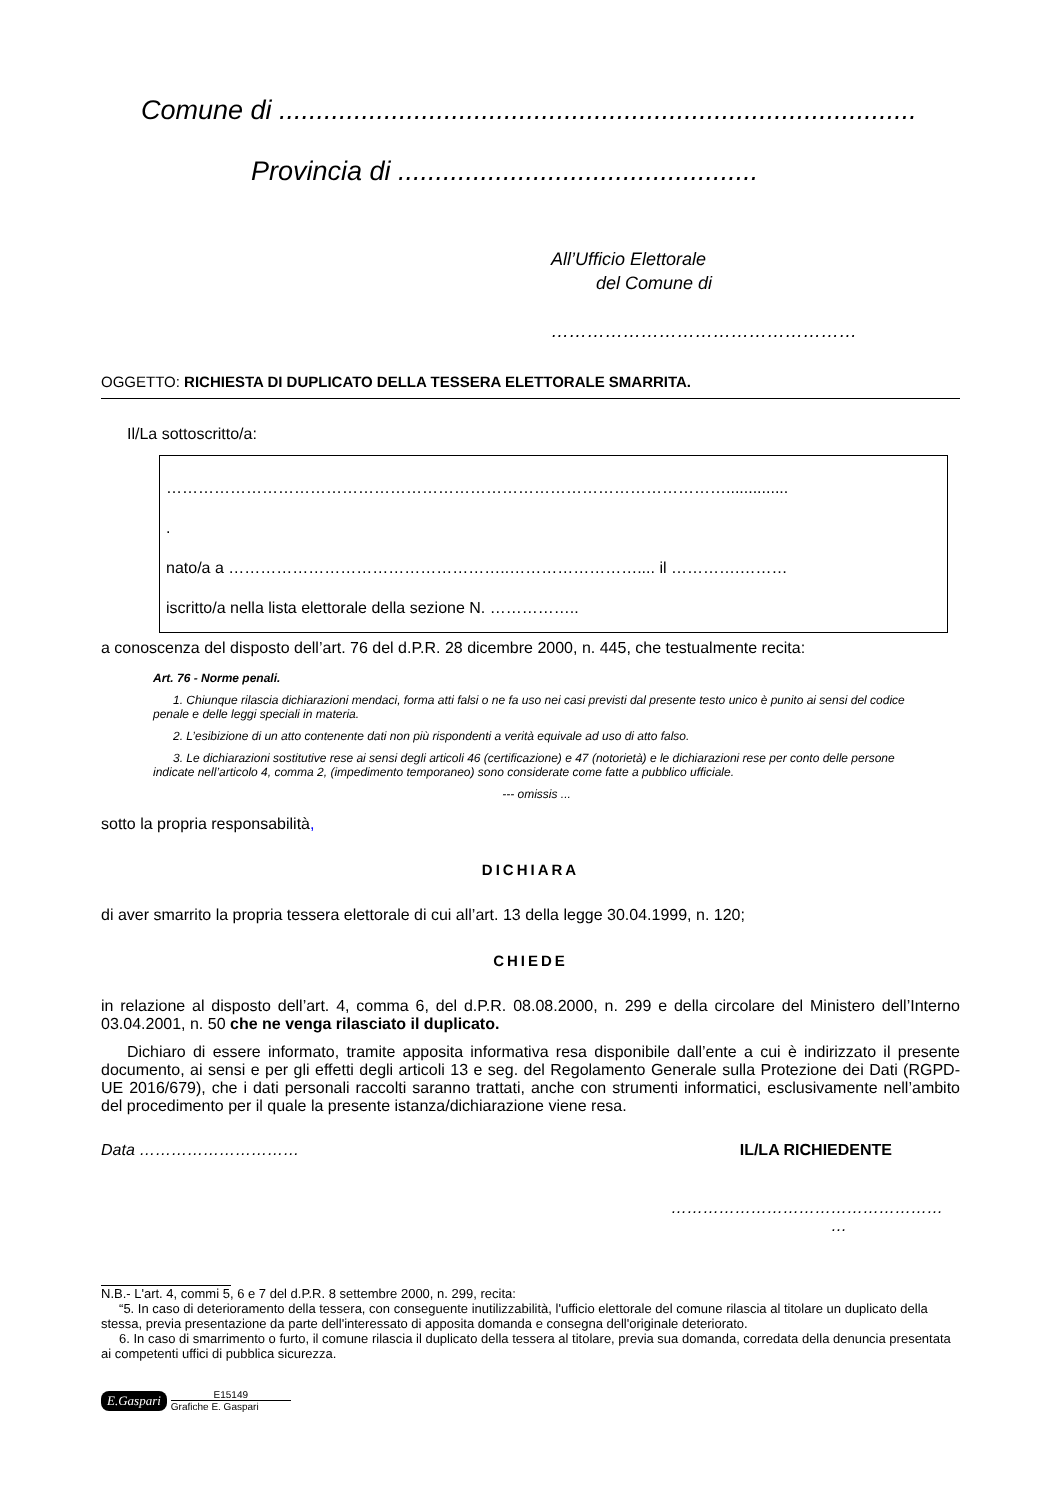Comune di .....................................................................................
Provincia di ................................................
All’Ufficio Elettorale
del Comune di
……………………………………………
OGGETTO: RICHIESTA DI DUPLICATO DELLA TESSERA ELETTORALE SMARRITA.
Il/La sottoscritto/a:
……………………………………………………………………………………………..............
.
nato/a a ……………………………………………..…………………….... il ………….………
iscritto/a nella lista elettorale della sezione N. ……………..
a conoscenza del disposto dell’art. 76 del d.P.R. 28 dicembre 2000, n. 445, che testualmente recita:
Art. 76 - Norme penali.
1. Chiunque rilascia dichiarazioni mendaci, forma atti falsi o ne fa uso nei casi previsti dal presente testo unico è punito ai sensi del codice penale e delle leggi speciali in materia.
2. L’esibizione di un atto contenente dati non più rispondenti a verità equivale ad uso di atto falso.
3. Le dichiarazioni sostitutive rese ai sensi degli articoli 46 (certificazione) e 47 (notorietà) e le dichiarazioni rese per conto delle persone indicate nell’articolo 4, comma 2, (impedimento temporaneo) sono considerate come fatte a pubblico ufficiale.
--- omissis ...
sotto la propria responsabilità,
DICHIARA
di aver smarrito la propria tessera elettorale di cui all’art. 13 della legge 30.04.1999, n. 120;
CHIEDE
in relazione al disposto dell’art. 4, comma 6, del d.P.R. 08.08.2000, n. 299 e della circolare del Ministero dell’Interno 03.04.2001, n. 50 che ne venga rilasciato il duplicato.
Dichiaro di essere informato, tramite apposita informativa resa disponibile dall’ente a cui è indirizzato il presente documento, ai sensi e per gli effetti degli articoli 13 e seg. del Regolamento Generale sulla Protezione dei Dati (RGPD-UE 2016/679), che i dati personali raccolti saranno trattati, anche con strumenti informatici, esclusivamente nell’ambito del procedimento per il quale la presente istanza/dichiarazione viene resa.
Data ………………………… IL/LA RICHIEDENTE
……………………………………………
…
N.B.- L'art. 4, commi 5, 6 e 7 del d.P.R. 8 settembre 2000, n. 299, recita:
“5. In caso di deterioramento della tessera, con conseguente inutilizzabilità, l'ufficio elettorale del comune rilascia al titolare un duplicato della stessa, previa presentazione da parte dell'interessato di apposita domanda e consegna dell'originale deteriorato.
6. In caso di smarrimento o furto, il comune rilascia il duplicato della tessera al titolare, previa sua domanda, corredata della denuncia presentata ai competenti uffici di pubblica sicurezza.
E.Gaspari
E15149
Grafiche E. Gaspari